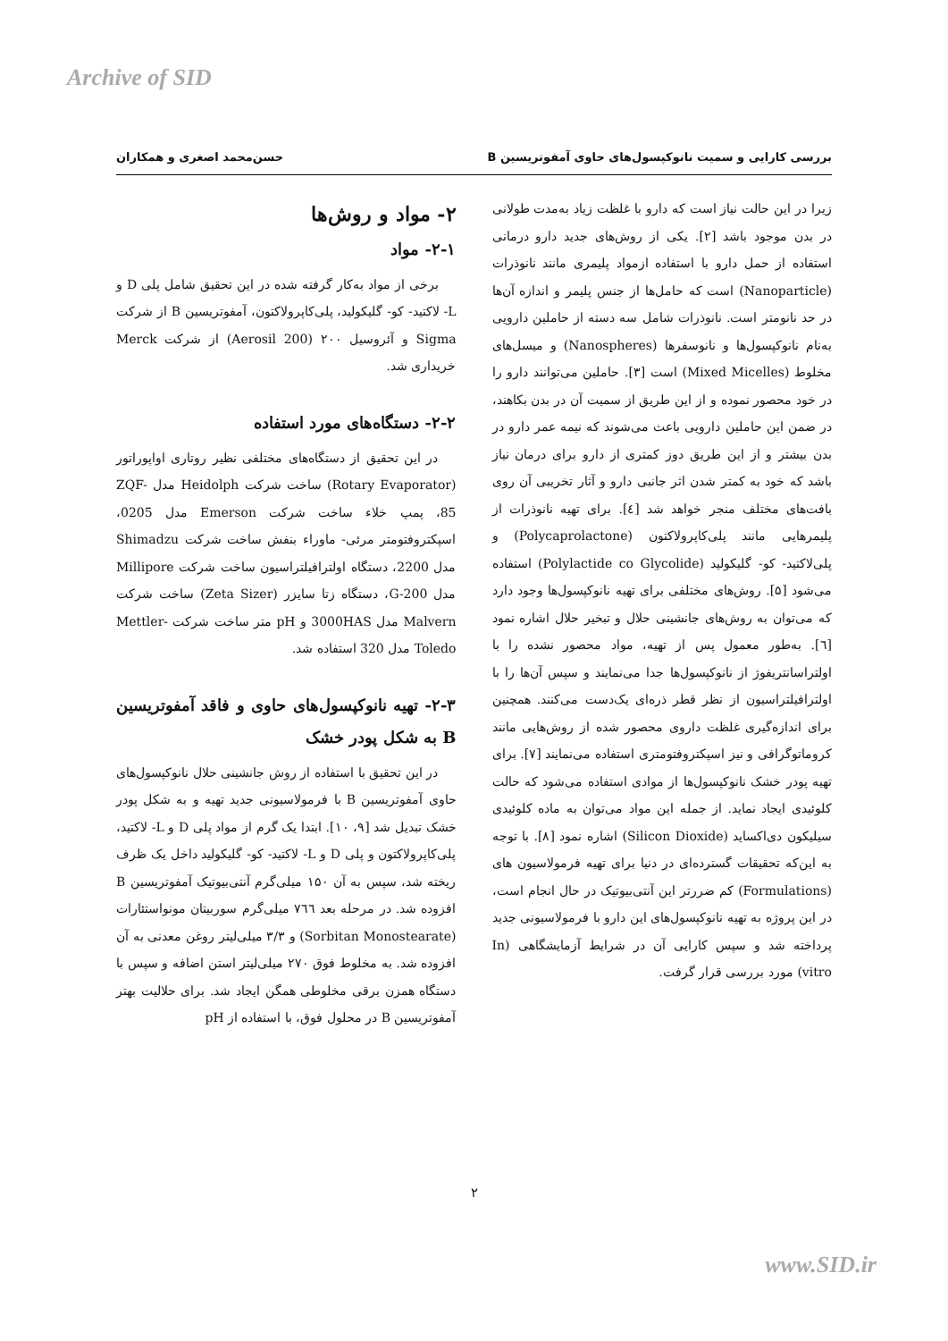Archive of SID
بررسی کارایی و سمیت نانوکپسول‌های حاوی آمفوتریسین B حسن‌محمد اصغری و همکاران
زیرا در این حالت نیاز است که دارو با غلظت زیاد به‌مدت طولانی در بدن موجود باشد [۲]. یکی از روش‌های جدید دارو درمانی استفاده از حمل دارو با استفاده ازمواد پلیمری مانند نانوذرات (Nanoparticle) است که حامل‌ها از جنس پلیمر و اندازه آن‌ها در حد نانومتر است. نانوذرات شامل سه دسته از حاملین دارویی به‌نام نانوکپسول‌ها و نانوسفرها (Nanospheres) و میسل‌های مخلوط (Mixed Micelles) است [۳]. حاملین می‌توانند دارو را در خود محصور نموده و از این طریق از سمیت آن در بدن بکاهند، در ضمن این حاملین دارویی باعث می‌شوند که نیمه عمر دارو در بدن بیشتر و از این طریق دوز کمتری از دارو برای درمان نیاز باشد که خود به کمتر شدن اثر جانبی دارو و آثار تخریبی آن روی بافت‌های مختلف منجر خواهد شد [٤]. برای تهیه نانوذرات از پلیمرهایی مانند پلی‌کاپرولاکتون (Polycaprolactone) و پلی‌لاکتید- کو- گلیکولید (Polylactide co Glycolide) استفاده می‌شود [۵]. روش‌های مختلفی برای تهیه نانوکپسول‌ها وجود دارد که می‌توان به روش‌های جانشینی حلال و تبخیر حلال اشاره نمود [٦]. به‌طور معمول پس از تهیه، مواد محصور نشده را با اولتراسانتریفوژ از نانوکپسول‌ها جدا می‌نمایند و سپس آن‌ها را با اولترافیلتراسیون از نظر قطر ذره‌ای یک‌دست می‌کنند. همچنین برای اندازه‌گیری غلظت داروی محصور شده از روش‌هایی مانند کروماتوگرافی و نیز اسپکتروفتومتری استفاده می‌نمایند [۷]. برای تهیه پودر خشک نانوکپسول‌ها از موادی استفاده می‌شود که حالت کلوئیدی ایجاد نماید. از جمله این مواد می‌توان به ماده کلوئیدی سیلیکون دی‌اکساید (Silicon Dioxide) اشاره نمود [۸]. با توجه به این‌که تحقیقات گسترده‌ای در دنیا برای تهیه فرمولاسیون های (Formulations) کم ضررتر این آنتی‌بیوتیک در حال انجام است، در این پروژه به تهیه نانوکپسول‌های این دارو با فرمولاسیونی جدید پرداخته شد و سپس کارایی آن در شرایط آزمایشگاهی (In vitro) مورد بررسی قرار گرفت.
۲- مواد و روش‌ها
۲-۱- مواد
برخی از مواد به‌کار گرفته شده در این تحقیق شامل پلی D و L- لاکتید- کو- گلیکولید، پلی‌کاپرولاکتون، آمفوتریسین B از شرکت Sigma و آئروسیل ۲۰۰ (Aerosil 200) از شرکت Merck خریداری شد.
۲-۲- دستگاه‌های مورد استفاده
در این تحقیق از دستگاه‌های مختلفی نظیر روتاری اواپوراتور (Rotary Evaporator) ساخت شرکت Heidolph مدل ZQF-85، پمپ خلاء ساخت شرکت Emerson مدل 0205، اسپکتروفتومتر مرئی- ماوراء بنفش ساخت شرکت Shimadzu مدل 2200، دستگاه اولترافیلتراسیون ساخت شرکت Millipore مدل G-200، دستگاه زتا سایزر (Zeta Sizer) ساخت شرکت Malvern مدل 3000HAS و pH متر ساخت شرکت Mettler-Toledo مدل 320 استفاده شد.
۲-۳- تهیه نانوکپسول‌های حاوی و فاقد آمفوتریسین B به شکل پودر خشک
در این تحقیق با استفاده از روش جانشینی حلال نانوکپسول‌های حاوی آمفوتریسین B با فرمولاسیونی جدید تهیه و به شکل پودر خشک تبدیل شد [۹، ۱۰]. ابتدا یک گرم از مواد پلی D و L- لاکتید، پلی‌کاپرولاکتون و پلی D و L- لاکتید- کو- گلیکولید داخل یک ظرف ریخته شد، سپس به آن ۱۵۰ میلی‌گرم آنتی‌بیوتیک آمفوتریسین B افزوده شد. در مرحله بعد ۷٦٦ میلی‌گرم سوربیتان مونواستئارات (Sorbitan Monostearate) و ۳/۳ میلی‌لیتر روغن معدنی به آن افزوده شد. به مخلوط فوق ۲۷۰ میلی‌لیتر استن اضافه و سپس با دستگاه همزن برقی مخلوطی همگن ایجاد شد. برای حلالیت بهتر آمفوتریسین B در محلول فوق، با استفاده از pH
۲
www.SID.ir